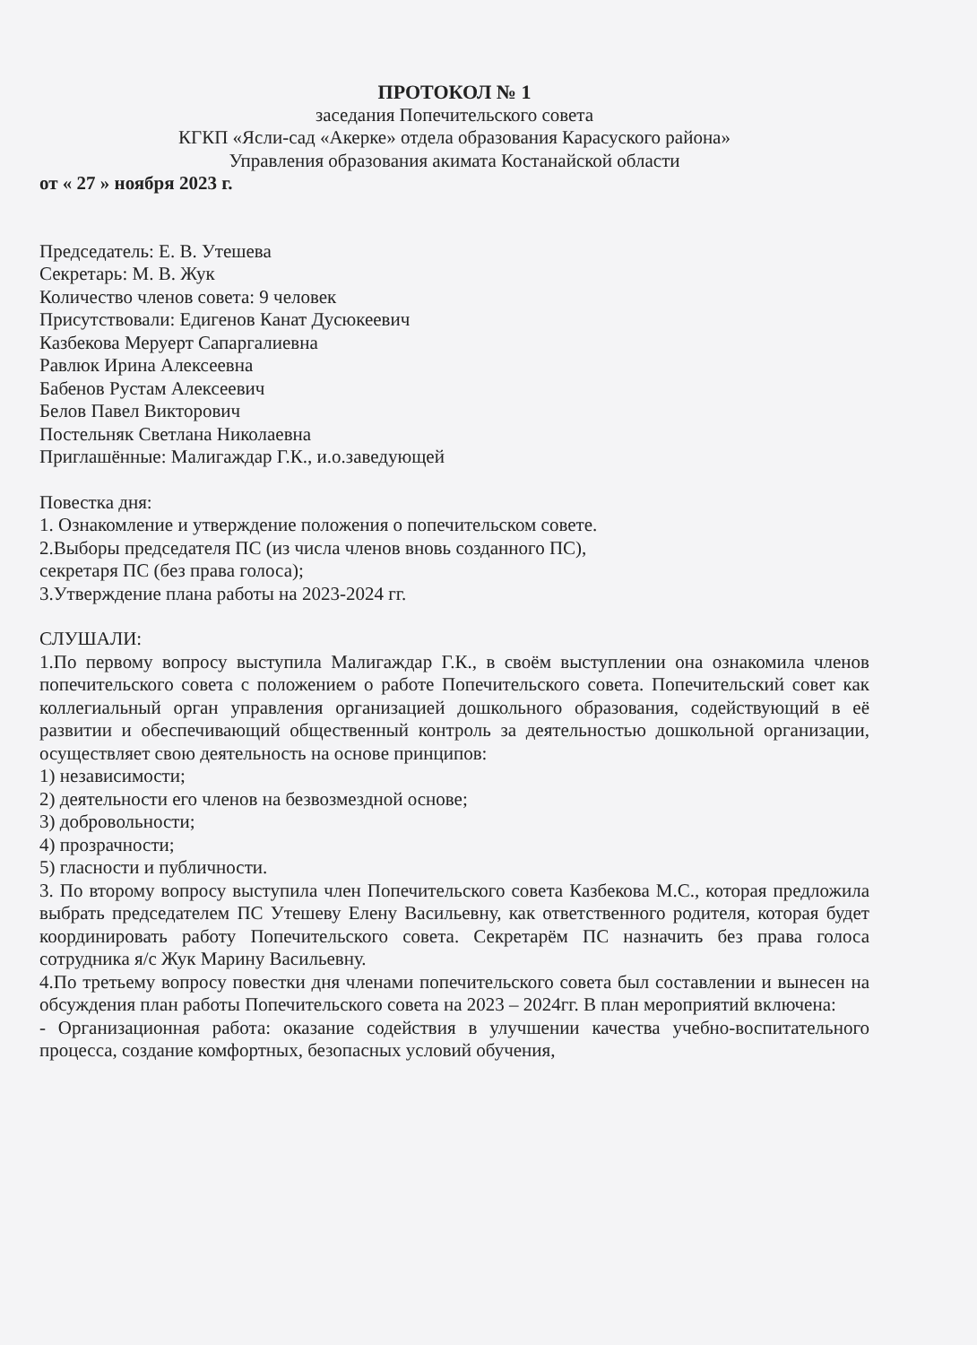ПРОТОКОЛ № 1
заседания Попечительского совета
КГКП «Ясли-сад «Акерке» отдела образования Карасуского района»
Управления образования акимата Костанайской области
от « 27 » ноября 2023 г.
Председатель: Е. В. Утешева
Секретарь: М. В. Жук
Количество членов совета: 9 человек
Присутствовали: Едигенов Канат Дусюкеевич
Казбекова Меруерт Сапаргалиевна
Равлюк Ирина Алексеевна
Бабенов Рустам Алексеевич
Белов Павел Викторович
Постельняк Светлана Николаевна
Приглашённые: Малигаждар Г.К., и.о.заведующей
Повестка дня:
1. Ознакомление и утверждение положения о попечительском совете.
2.Выборы председателя ПС (из числа членов вновь созданного ПС),
секретаря ПС (без права голоса);
3.Утверждение плана работы на 2023-2024 гг.
СЛУШАЛИ:
1.По первому вопросу выступила Малигаждар Г.К., в своём выступлении она ознакомила членов попечительского совета с положением о работе Попечительского совета. Попечительский совет как коллегиальный орган управления организацией дошкольного образования, содействующий в её развитии и обеспечивающий общественный контроль за деятельностью дошкольной организации, осуществляет свою деятельность на основе принципов:
1) независимости;
2) деятельности его членов на безвозмездной основе;
3) добровольности;
4) прозрачности;
5) гласности и публичности.
3. По второму вопросу выступила член Попечительского совета Казбекова М.С., которая предложила выбрать председателем ПС Утешеву Елену Васильевну, как ответственного родителя, которая будет координировать работу Попечительского совета. Секретарём ПС назначить без права голоса сотрудника я/с Жук Марину Васильевну.
4.По третьему вопросу повестки дня членами попечительского совета был составлении и вынесен на обсуждения план работы Попечительского совета на 2023 – 2024гг. В план мероприятий включена:
- Организационная работа: оказание содействия в улучшении качества учебно-воспитательного процесса, создание комфортных, безопасных условий обучения,